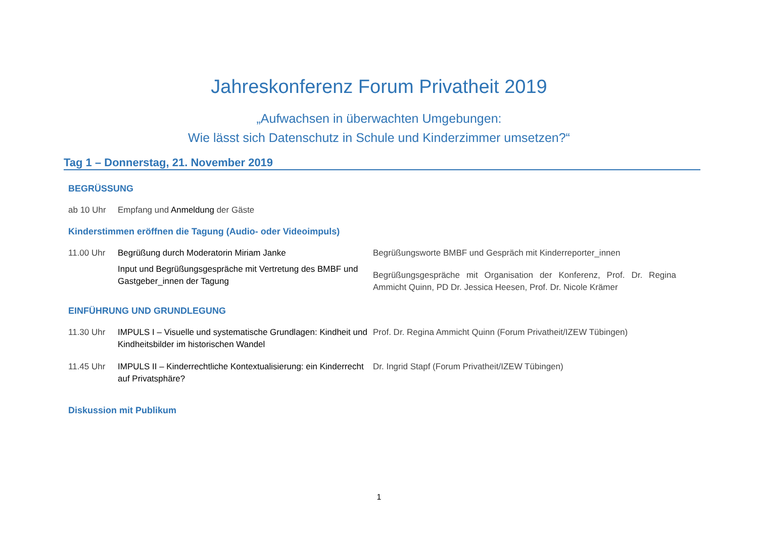Jahreskonferenz Forum Privatheit 2019
„Aufwachsen in überwachten Umgebungen:
Wie lässt sich Datenschutz in Schule und Kinderzimmer umsetzen?“
Tag 1 – Donnerstag, 21. November 2019
BEGRÜSSUNG
ab 10 Uhr Empfang und Anmeldung der Gäste
Kinderstimmen eröffnen die Tagung (Audio- oder Videoimpuls)
11.00 Uhr Begrüßung durch Moderatorin Miriam Janke
Input und Begrüßungsgespräche mit Vertretung des BMBF und Gastgeber_innen der Tagung
Begrüßungsworte BMBF und Gespräch mit Kinderreporter_innen
Begrüßungsgespräche mit Organisation der Konferenz, Prof. Dr. Regina Ammicht Quinn, PD Dr. Jessica Heesen, Prof. Dr. Nicole Krämer
EINFÜHRUNG UND GRUNDLEGUNG
11.30 Uhr IMPULS I – Visuelle und systematische Grundlagen: Kindheit und Kindheitsbilder im historischen Wandel
Prof. Dr. Regina Ammicht Quinn (Forum Privatheit/IZEW Tübingen)
11.45 Uhr IMPULS II – Kinderrechtliche Kontextualisierung: ein Kinderrecht auf Privatsphäre?
Dr. Ingrid Stapf (Forum Privatheit/IZEW Tübingen)
Diskussion mit Publikum
1